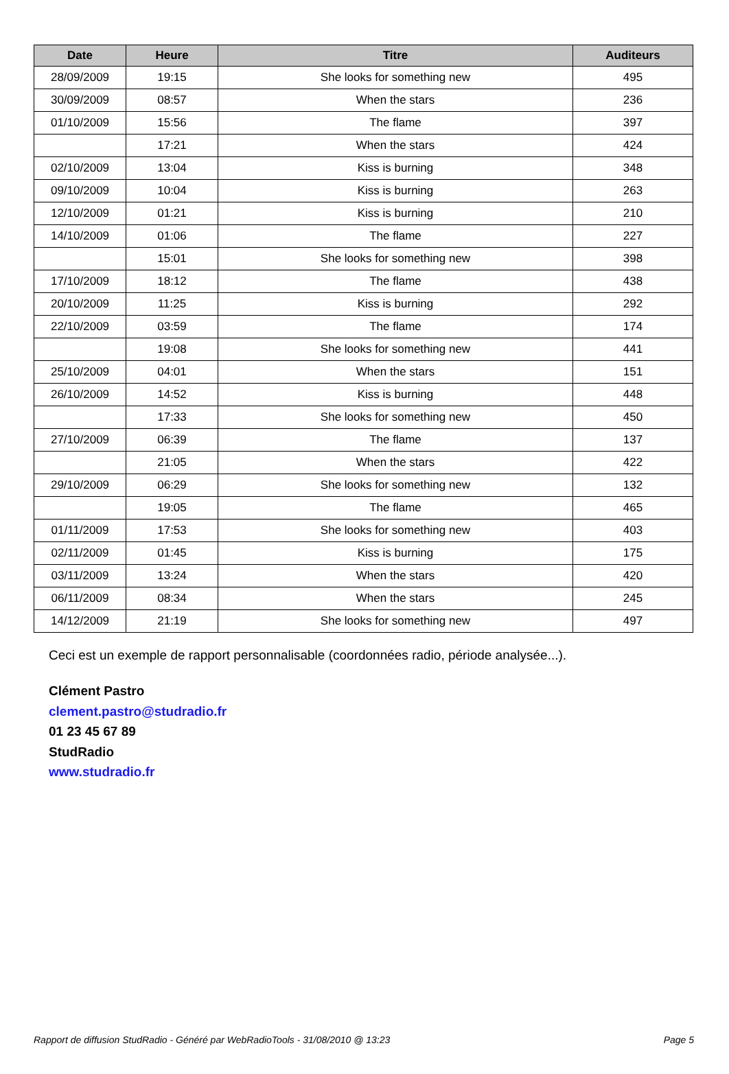| Date | Heure | Titre | Auditeurs |
| --- | --- | --- | --- |
| 28/09/2009 | 19:15 | She looks for something new | 495 |
| 30/09/2009 | 08:57 | When the stars | 236 |
| 01/10/2009 | 15:56 | The flame | 397 |
| | 17:21 | When the stars | 424 |
| 02/10/2009 | 13:04 | Kiss is burning | 348 |
| 09/10/2009 | 10:04 | Kiss is burning | 263 |
| 12/10/2009 | 01:21 | Kiss is burning | 210 |
| 14/10/2009 | 01:06 | The flame | 227 |
| | 15:01 | She looks for something new | 398 |
| 17/10/2009 | 18:12 | The flame | 438 |
| 20/10/2009 | 11:25 | Kiss is burning | 292 |
| 22/10/2009 | 03:59 | The flame | 174 |
| | 19:08 | She looks for something new | 441 |
| 25/10/2009 | 04:01 | When the stars | 151 |
| 26/10/2009 | 14:52 | Kiss is burning | 448 |
| | 17:33 | She looks for something new | 450 |
| 27/10/2009 | 06:39 | The flame | 137 |
| | 21:05 | When the stars | 422 |
| 29/10/2009 | 06:29 | She looks for something new | 132 |
| | 19:05 | The flame | 465 |
| 01/11/2009 | 17:53 | She looks for something new | 403 |
| 02/11/2009 | 01:45 | Kiss is burning | 175 |
| 03/11/2009 | 13:24 | When the stars | 420 |
| 06/11/2009 | 08:34 | When the stars | 245 |
| 14/12/2009 | 21:19 | She looks for something new | 497 |
Ceci est un exemple de rapport personnalisable (coordonnées radio, période analysée...).
Clément Pastro
clement.pastro@studradio.fr
01 23 45 67 89
StudRadio
www.studradio.fr
Rapport de diffusion StudRadio - Généré par WebRadioTools - 31/08/2010 @ 13:23 Page 5